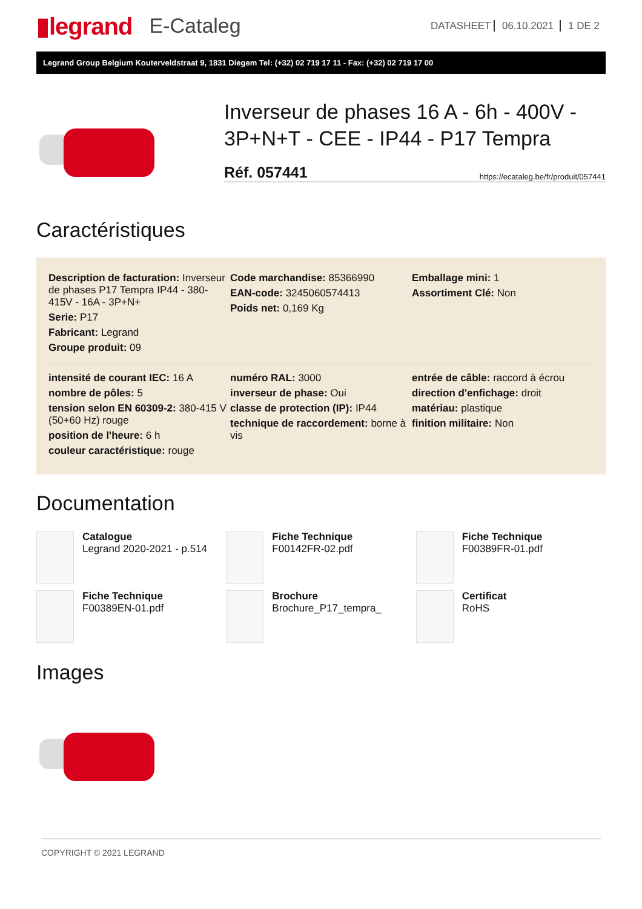▮legrand E-Cataleg
DATASHEET 06.10.2021 1 DE 2
Legrand Group Belgium Kouterveldstraat 9, 1831 Diegem Tel: (+32) 02 719 17 11 - Fax: (+32) 02 719 17 00
Inverseur de phases 16 A - 6h - 400V - 3P+N+T - CEE - IP44 - P17 Tempra
Réf. 057441 https://ecataleg.be/fr/produit/057441
Caractéristiques
Description de facturation: Inverseur de phases P17 Tempra IP44 - 380-415V - 16A - 3P+N+
Serie: P17
Fabricant: Legrand
Groupe produit: 09
Code marchandise: 85366990
EAN-code: 3245060574413
Poids net: 0,169 Kg
Emballage mini: 1
Assortiment Clé: Non
intensité de courant IEC: 16 A
nombre de pôles: 5
tension selon EN 60309-2: 380-415 V (50+60 Hz) rouge
position de l'heure: 6 h
couleur caractéristique: rouge
numéro RAL: 3000
inverseur de phase: Oui
classe de protection (IP): IP44
technique de raccordement: borne à vis
entrée de câble: raccord à écrou
direction d'enfichage: droit
matériau: plastique
finition militaire: Non
Documentation
Catalogue
Legrand 2020-2021 - p.514
Fiche Technique
F00142FR-02.pdf
Fiche Technique
F00389FR-01.pdf
Fiche Technique
F00389EN-01.pdf
Brochure
Brochure_P17_tempra_
Certificat
RoHS
Images
COPYRIGHT © 2021 LEGRAND